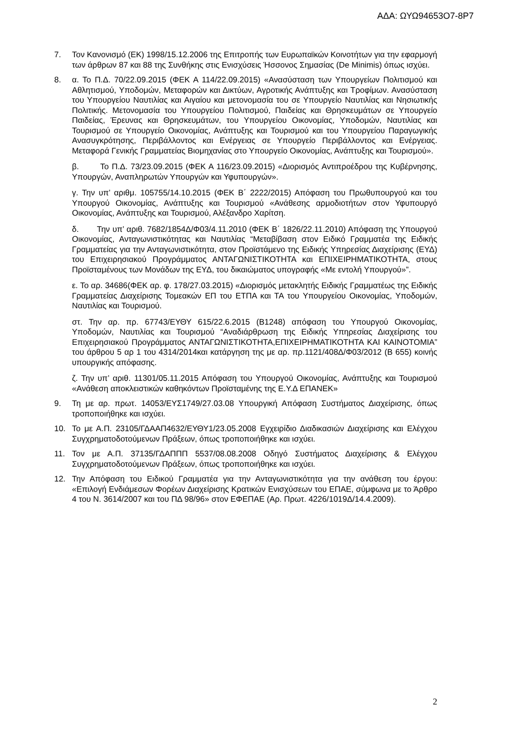ΑΔΑ: ΩΥΩ94653Ο7-8Ρ7
7. Τον Κανονισμό (ΕΚ) 1998/15.12.2006 της Επιτροπής των Ευρωπαϊκών Κοινοτήτων για την εφαρμογή των άρθρων 87 και 88 της Συνθήκης στις Ενισχύσεις Ήσσονος Σημασίας (De Minimis) όπως ισχύει.
8. α. Το Π.Δ. 70/22.09.2015 (ΦΕΚ Α 114/22.09.2015) «Ανασύσταση των Υπουργείων Πολιτισμού και Αθλητισμού, Υποδομών, Μεταφορών και Δικτύων, Αγροτικής Ανάπτυξης και Τροφίμων. Ανασύσταση του Υπουργείου Ναυτιλίας και Αιγαίου και μετονομασία του σε Υπουργείο Ναυτιλίας και Νησιωτικής Πολιτικής. Μετονομασία του Υπουργείου Πολιτισμού, Παιδείας και Θρησκευμάτων σε Υπουργείο Παιδείας, Έρευνας και Θρησκευμάτων, του Υπουργείου Οικονομίας, Υποδομών, Ναυτιλίας και Τουρισμού σε Υπουργείο Οικονομίας, Ανάπτυξης και Τουρισμού και του Υπουργείου Παραγωγικής Ανασυγκρότησης, Περιβάλλοντος και Ενέργειας σε Υπουργείο Περιβάλλοντος και Ενέργειας. Μεταφορά Γενικής Γραμματείας Βιομηχανίας στο Υπουργείο Οικονομίας, Ανάπτυξης και Τουρισμού».
β. Το Π.Δ. 73/23.09.2015 (ΦΕΚ Α 116/23.09.2015) «Διορισμός Αντιπροέδρου της Κυβέρνησης, Υπουργών, Αναπληρωτών Υπουργών και Υφυπουργών».
γ. Την υπ’ αριθμ. 105755/14.10.2015 (ΦΕΚ Β΄ 2222/2015) Απόφαση του Πρωθυπουργού και του Υπουργού Οικονομίας, Ανάπτυξης και Τουρισμού «Ανάθεσης αρμοδιοτήτων στον Υφυπουργό Οικονομίας, Ανάπτυξης και Τουρισμού, Αλέξανδρο Χαρίτση.
δ. Την υπ’ αριθ. 7682/1854Δ/Φ03/4.11.2010 (ΦΕΚ Β΄ 1826/22.11.2010) Απόφαση της Υπουργού Οικονομίας, Ανταγωνιστικότητας και Ναυτιλίας “Μεταβίβαση στον Ειδικό Γραμματέα της Ειδικής Γραμματείας για την Ανταγωνιστικότητα, στον Προϊστάμενο της Ειδικής Υπηρεσίας Διαχείρισης (ΕΥΔ) του Επιχειρησιακού Προγράμματος ΑΝΤΑΓΩΝΙΣΤΙΚΟΤΗΤΑ και ΕΠΙΧΕΙΡΗΜΑΤΙΚΟΤΗΤΑ, στους Προϊσταμένους των Μονάδων της ΕΥΔ, του δικαιώματος υπογραφής «Με εντολή Υπουργού»”.
ε. Το αρ. 34686(ΦΕΚ αρ. φ. 178/27.03.2015) «Διορισμός μετακλητής Ειδικής Γραμματέως της Ειδικής Γραμματείας Διαχείρισης Τομεακών ΕΠ του ΕΤΠΑ και ΤΑ του Υπουργείου Οικονομίας, Υποδομών, Ναυτιλίας και Τουρισμού.
στ. Την αρ. πρ. 67743/ΕΥΘΥ 615/22.6.2015 (Β1248) απόφαση του Υπουργού Οικονομίας, Υποδομών, Ναυτιλίας και Τουρισμού “Αναδιάρθρωση της Ειδικής Υπηρεσίας Διαχείρισης του Επιχειρησιακού Προγράμματος ΑΝΤΑΓΩΝΙΣΤΙΚΟΤΗΤΑ,ΕΠΙΧΕΙΡΗΜΑΤΙΚΟΤΗΤΑ ΚΑΙ ΚΑΙΝΟΤΟΜΙΑ” του άρθρου 5 αρ 1 του 4314/2014και κατάργηση της με αρ. πρ.1121/408Δ/Φ03/2012 (Β 655) κοινής υπουργικής απόφασης.
ζ. Την υπ’ αριθ. 11301/05.11.2015 Απόφαση του Υπουργού Οικονομίας, Ανάπτυξης και Τουρισμού «Ανάθεση αποκλειστικών καθηκόντων Προϊσταμένης της Ε.Υ.Δ ΕΠΑΝΕΚ»
9. Τη με αρ. πρωτ. 14053/ΕΥΣ1749/27.03.08 Υπουργική Απόφαση Συστήματος Διαχείρισης, όπως τροποποιήθηκε και ισχύει.
10. Το με Α.Π. 23105/ΓΔΑΑΠ4632/ΕΥΘΥ1/23.05.2008 Εγχειρίδιο Διαδικασιών Διαχείρισης και Ελέγχου Συγχρηματοδοτούμενων Πράξεων, όπως τροποποιήθηκε και ισχύει.
11. Τον με Α.Π. 37135/ΓΔΑΠΠΠ 5537/08.08.2008 Οδηγό Συστήματος Διαχείρισης & Ελέγχου Συγχρηματοδοτούμενων Πράξεων, όπως τροποποιήθηκε και ισχύει.
12. Την Απόφαση του Ειδικού Γραμματέα για την Ανταγωνιστικότητα για την ανάθεση του έργου: «Επιλογή Ενδιάμεσων Φορέων Διαχείρισης Κρατικών Ενισχύσεων του ΕΠΑΕ, σύμφωνα με το Άρθρο 4 του Ν. 3614/2007 και του ΠΔ 98/96» στον ΕΦΕΠΑΕ (Αρ. Πρωτ. 4226/1019Δ/14.4.2009).
2